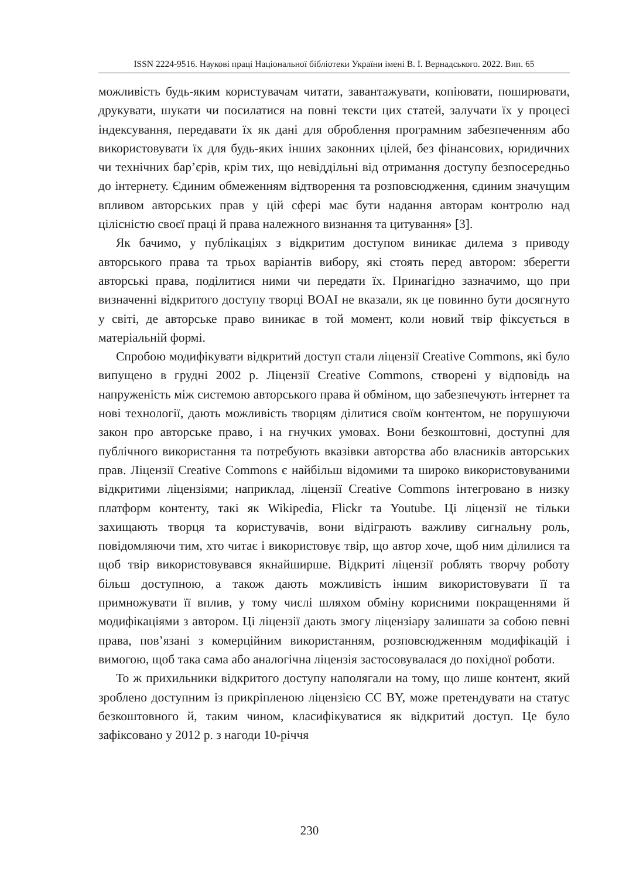ISSN 2224-9516. Наукові праці Національної бібліотеки України імені В. І. Вернадського. 2022. Вип. 65
можливість будь-яким користувачам читати, завантажувати, копіювати, поширювати, друкувати, шукати чи посилатися на повні тексти цих статей, залучати їх у процесі індексування, передавати їх як дані для оброблення програмним забезпеченням або використовувати їх для будь-яких інших законних цілей, без фінансових, юридичних чи технічних бар’єрів, крім тих, що невіддільні від отримання доступу безпосередньо до інтернету. Єдиним обмеженням відтворення та розповсюдження, єдиним значущим впливом авторських прав у цій сфері має бути надання авторам контролю над цілісністю своєї праці й права належного визнання та цитування» [3].
Як бачимо, у публікаціях з відкритим доступом виникає дилема з приводу авторського права та трьох варіантів вибору, які стоять перед автором: зберегти авторські права, поділитися ними чи передати їх. Принагідно зазначимо, що при визначенні відкритого доступу творці BOAI не вказали, як це повинно бути досягнуто у світі, де авторське право виникає в той момент, коли новий твір фіксується в матеріальній формі.
Спробою модифікувати відкритий доступ стали ліцензії Creative Commons, які було випущено в грудні 2002 р. Ліцензії Creative Commons, створені у відповідь на напруженість між системою авторського права й обміном, що забезпечують інтернет та нові технології, дають можливість творцям ділитися своїм контентом, не порушуючи закон про авторське право, і на гнучких умовах. Вони безкоштовні, доступні для публічного використання та потребують вказівки авторства або власників авторських прав. Ліцензії Creative Commons є найбільш відомими та широко використовуваними відкритими ліцензіями; наприклад, ліцензії Creative Commons інтегровано в низку платформ контенту, такі як Wikipedia, Flickr та Youtube. Ці ліцензії не тільки захищають творця та користувачів, вони відіграють важливу сигнальну роль, повідомляючи тим, хто читає і використовує твір, що автор хоче, щоб ним ділилися та щоб твір використовувався якнайширше. Відкриті ліцензії роблять творчу роботу більш доступною, а також дають можливість іншим використовувати її та примножувати її вплив, у тому числі шляхом обміну корисними покращеннями й модифікаціями з автором. Ці ліцензії дають змогу ліцензіару залишати за собою певні права, пов’язані з комерційним використанням, розповсюдженням модифікацій і вимогою, щоб така сама або аналогічна ліцензія застосовувалася до похідної роботи.
То ж прихильники відкритого доступу наполягали на тому, що лише контент, який зроблено доступним із прикріпленою ліцензією CC BY, може претендувати на статус безкоштовного й, таким чином, класифікуватися як відкритий доступ. Це було зафіксовано у 2012 р. з нагоди 10-річчя
230